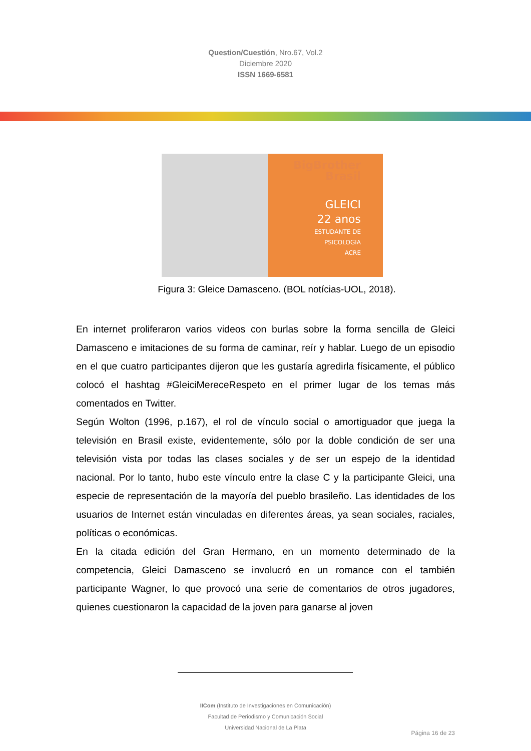Question/Cuestión, Nro.67, Vol.2
Diciembre 2020
ISSN 1669-6581
BigBrother
Brasil
GLEICI
22 anos
ESTUDANTE DE
PSICOLOGIA
ACRE
Figura 3: Gleice Damasceno. (BOL notícias-UOL, 2018).
En internet proliferaron varios videos con burlas sobre la forma sencilla de Gleici Damasceno e imitaciones de su forma de caminar, reír y hablar. Luego de un episodio en el que cuatro participantes dijeron que les gustaría agredirla físicamente, el público colocó el hashtag #GleiciMereceRespeto en el primer lugar de los temas más comentados en Twitter.
Según Wolton (1996, p.167), el rol de vínculo social o amortiguador que juega la televisión en Brasil existe, evidentemente, sólo por la doble condición de ser una televisión vista por todas las clases sociales y de ser un espejo de la identidad nacional. Por lo tanto, hubo este vínculo entre la clase C y la participante Gleici, una especie de representación de la mayoría del pueblo brasileño. Las identidades de los usuarios de Internet están vinculadas en diferentes áreas, ya sean sociales, raciales, políticas o económicas.
En la citada edición del Gran Hermano, en un momento determinado de la competencia, Gleici Damasceno se involucró en un romance con el también participante Wagner, lo que provocó una serie de comentarios de otros jugadores, quienes cuestionaron la capacidad de la joven para ganarse al joven
IICom (Instituto de Investigaciones en Comunicación)
Facultad de Periodismo y Comunicación Social
Universidad Nacional de La Plata
Página 16 de 23